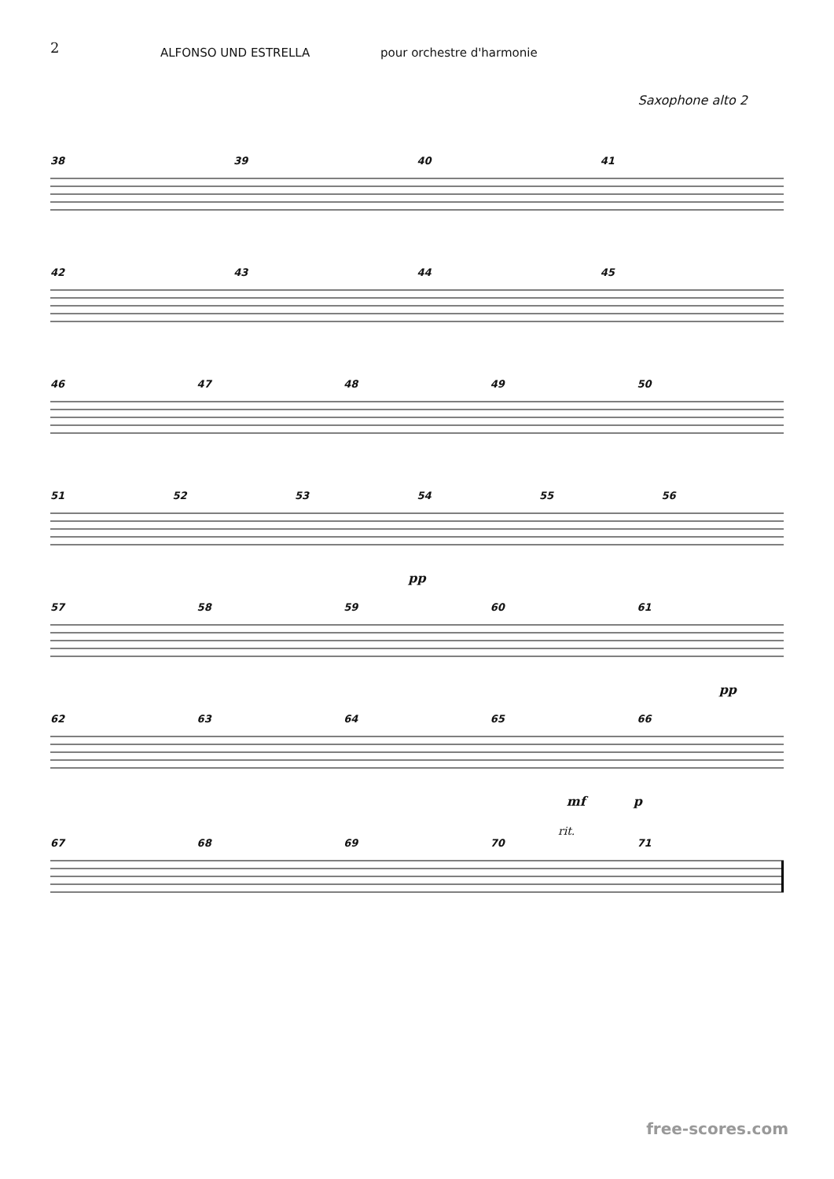2
ALFONSO UND ESTRELLA pour orchestre d'harmonie
Saxophone alto 2
38 39 40 41
42 43 44 45
46 47 48 49 50
51 52 53 54 55 56
pp
57 58 59 60 61
pp
62 63 64 65 66
mf p
rit.
67 68 69 70 71
free-scores.com